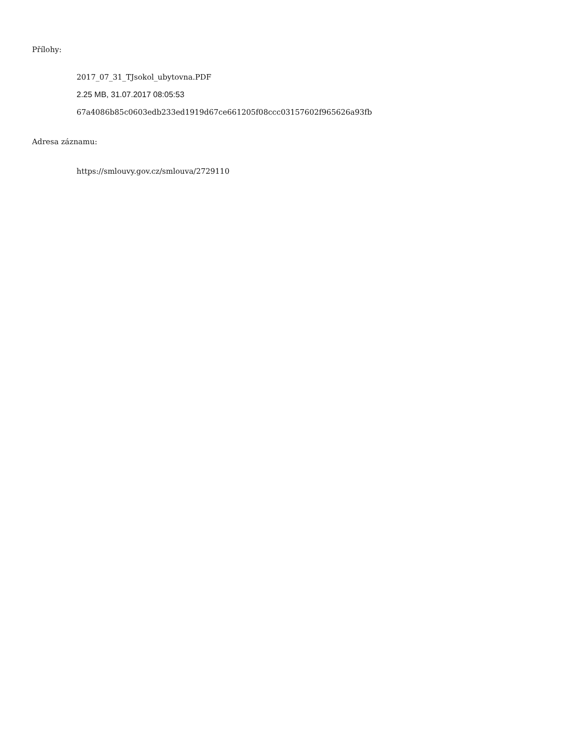Přílohy:
2017_07_31_TJsokol_ubytovna.PDF
2.25 MB, 31.07.2017 08:05:53
67a4086b85c0603edb233ed1919d67ce661205f08ccc03157602f965626a93fb
Adresa záznamu:
https://smlouvy.gov.cz/smlouva/2729110